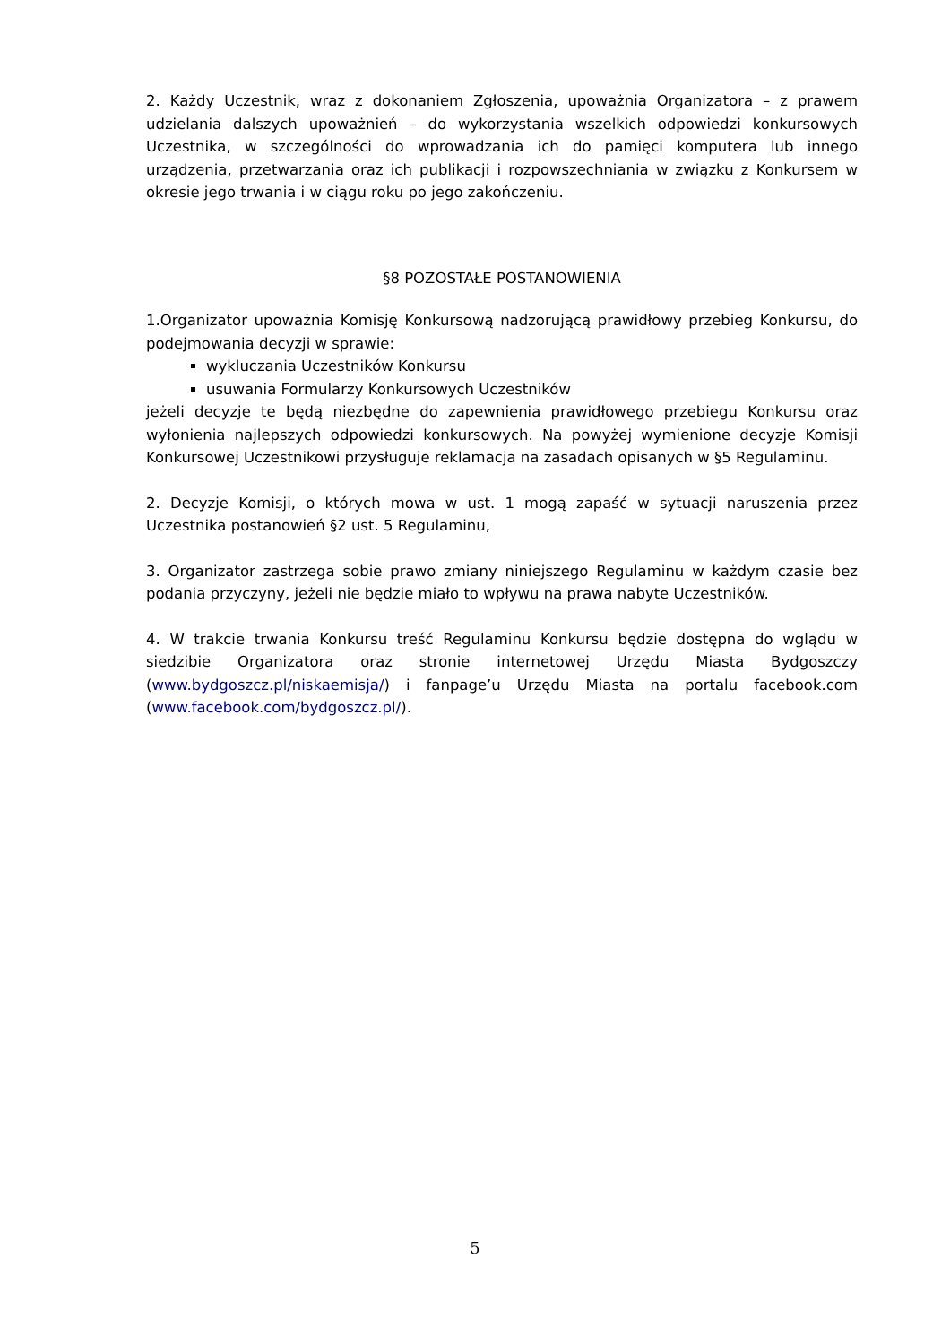2. Każdy Uczestnik, wraz z dokonaniem Zgłoszenia, upoważnia Organizatora – z prawem udzielania dalszych upoważnień – do wykorzystania wszelkich odpowiedzi konkursowych Uczestnika, w szczególności do wprowadzania ich do pamięci komputera lub innego urządzenia, przetwarzania oraz ich publikacji i rozpowszechniania w związku z Konkursem w okresie jego trwania i w ciągu roku po jego zakończeniu.
§8 POZOSTAŁE POSTANOWIENIA
1.Organizator upoważnia Komisję Konkursową nadzorującą prawidłowy przebieg Konkursu, do podejmowania decyzji w sprawie:
wykluczania Uczestników Konkursu
usuwania Formularzy Konkursowych Uczestników
jeżeli decyzje te będą niezbędne do zapewnienia prawidłowego przebiegu Konkursu oraz wyłonienia najlepszych odpowiedzi konkursowych. Na powyżej wymienione decyzje Komisji Konkursowej Uczestnikowi przysługuje reklamacja na zasadach opisanych w §5 Regulaminu.
2. Decyzje Komisji, o których mowa w ust. 1 mogą zapaść w sytuacji naruszenia przez Uczestnika postanowień §2 ust. 5 Regulaminu,
3. Organizator zastrzega sobie prawo zmiany niniejszego Regulaminu w każdym czasie bez podania przyczyny, jeżeli nie będzie miało to wpływu na prawa nabyte Uczestników.
4. W trakcie trwania Konkursu treść Regulaminu Konkursu będzie dostępna do wglądu w siedzibie Organizatora oraz stronie internetowej Urzędu Miasta Bydgoszczy (www.bydgoszcz.pl/niskaemisja/) i fanpage’u Urzędu Miasta na portalu facebook.com (www.facebook.com/bydgoszcz.pl/).
5